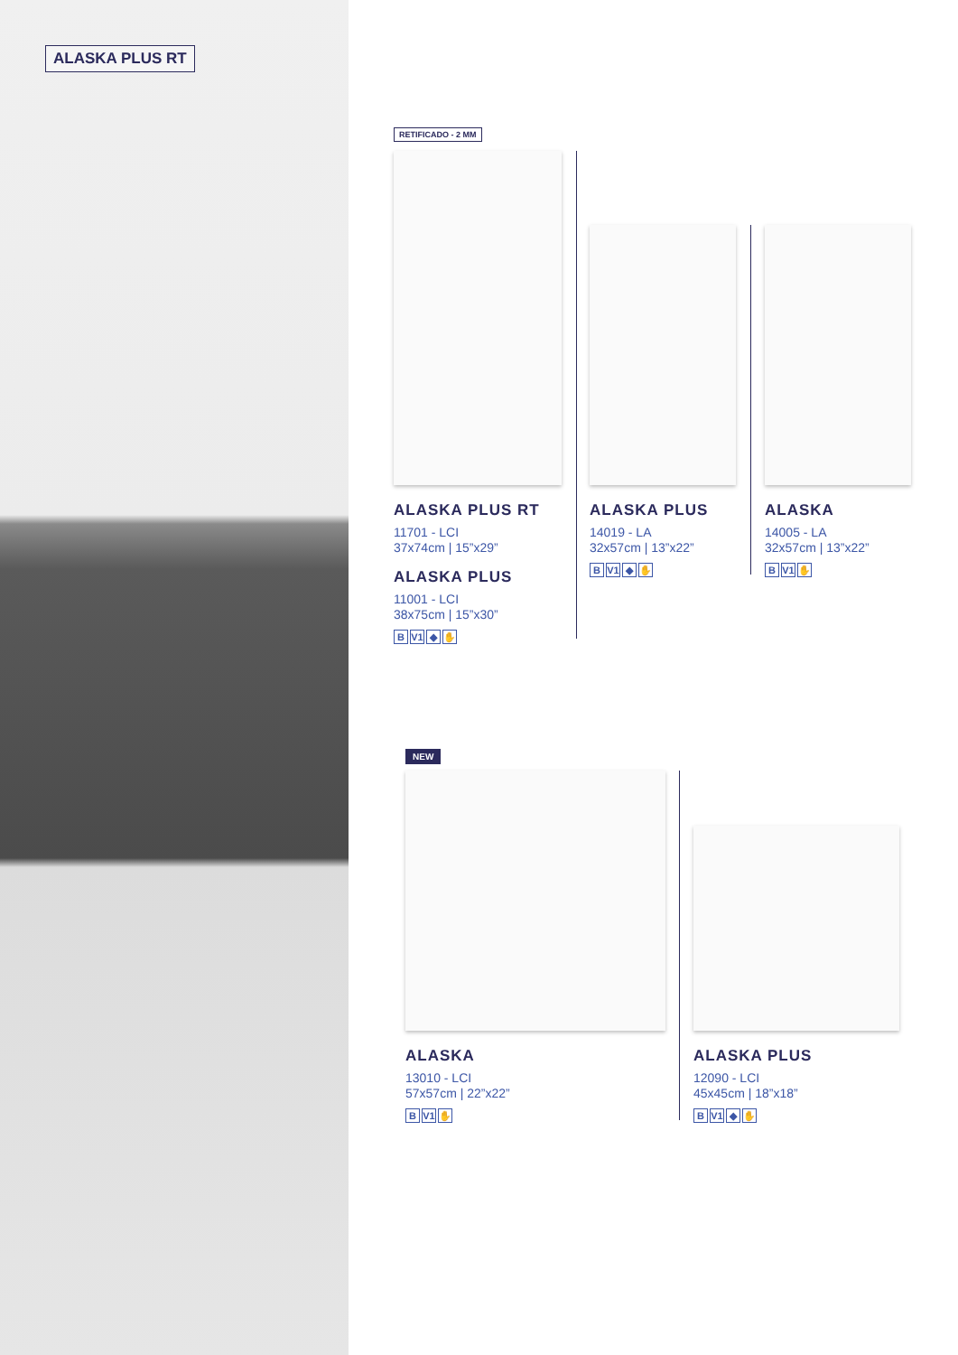ALASKA PLUS RT
RETIFICADO - 2 MM
ALASKA PLUS RT
11701 - LCI
37x74cm | 15”x29”
ALASKA PLUS
11001 - LCI
38x75cm | 15”x30”
B V1 ◆ ✋
ALASKA PLUS
14019 - LA
32x57cm | 13”x22”
B V1 ◆ ✋
ALASKA
14005 - LA
32x57cm | 13”x22”
B V1 ✋
NEW
ALASKA
13010 - LCI
57x57cm | 22”x22”
B V1 ✋
ALASKA PLUS
12090 - LCI
45x45cm | 18”x18”
B V1 ◆ ✋